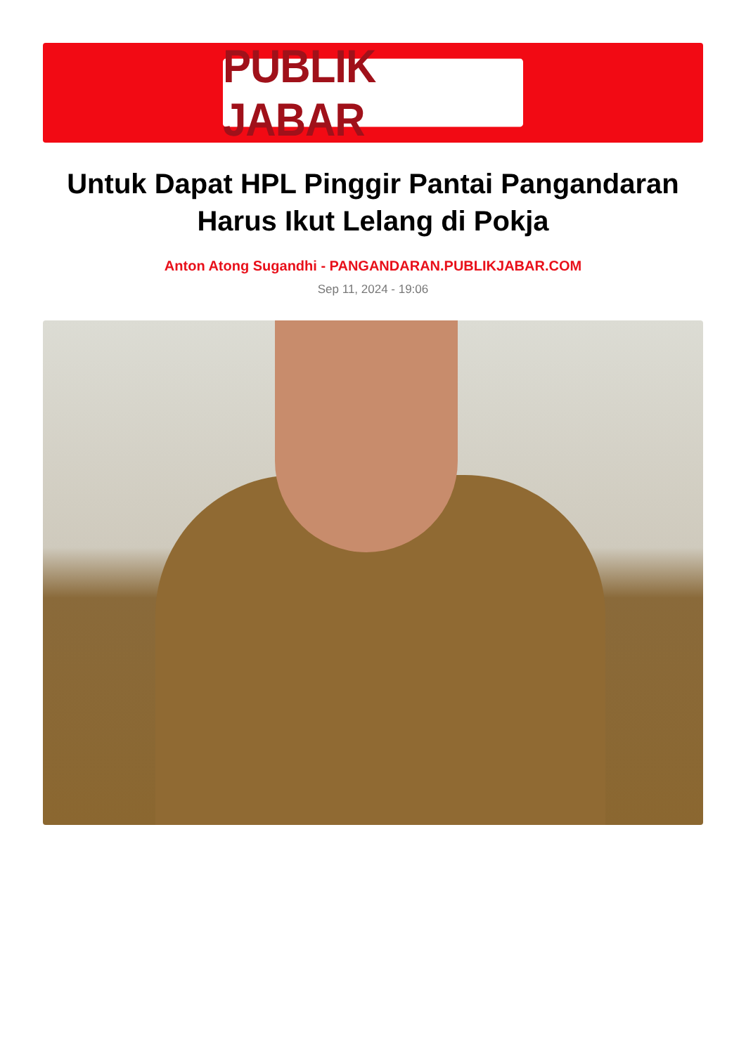PUBLIK JABAR
Untuk Dapat HPL Pinggir Pantai Pangandaran Harus Ikut Lelang di Pokja
Anton Atong Sugandhi - PANGANDARAN.PUBLIKJABAR.COM
Sep 11, 2024 - 19:06